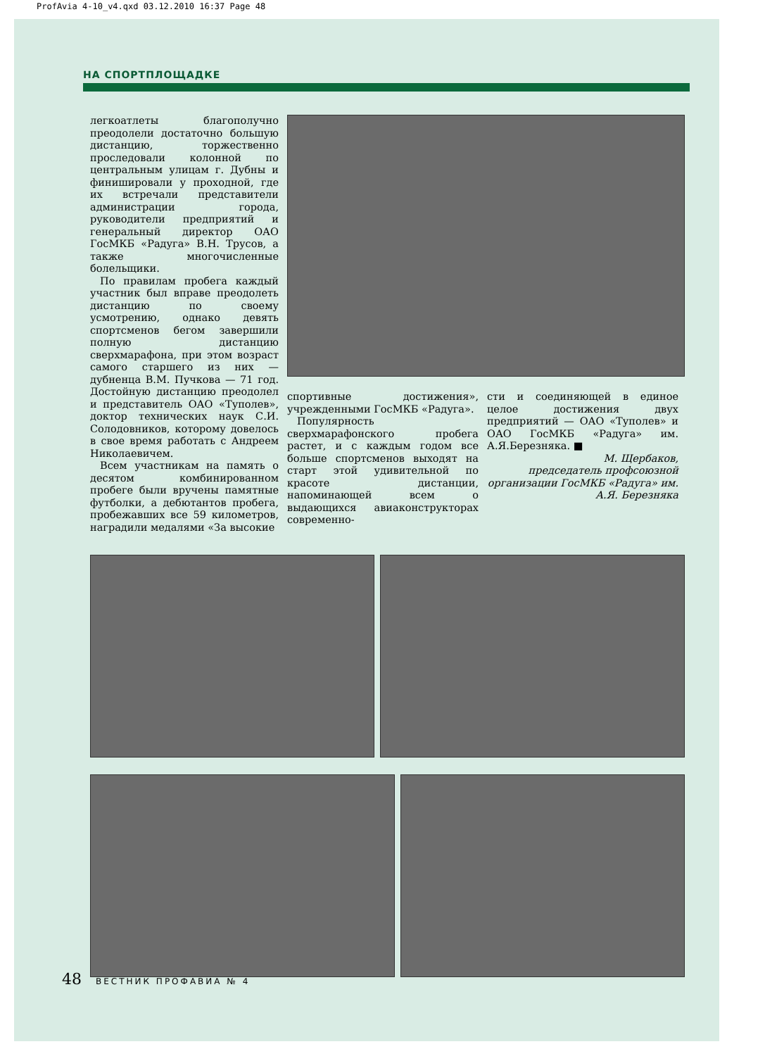ProfAvia 4-10_v4.qxd 03.12.2010 16:37 Page 48
НА СПОРТПЛОЩАДКЕ
легкоатлеты благополучно преодолели достаточно большую дистанцию, торжественно проследовали колонной по центральным улицам г. Дубны и финишировали у проходной, где их встречали представители администрации города, руководители предприятий и генеральный директор ОАО ГосМКБ «Радуга» В.Н. Трусов, а также многочисленные болельщики.
По правилам пробега каждый участник был вправе преодолеть дистанцию по своему усмотрению, однако девять спортсменов бегом завершили полную дистанцию сверхмарафона, при этом возраст самого старшего из них — дубненца В.М. Пучкова — 71 год. Достойную дистанцию преодолел и представитель ОАО «Туполев», доктор технических наук С.И. Солодовников, которому довелось в свое время работать с Андреем Николаевичем.
Всем участникам на память о десятом комбинированном пробеге были вручены памятные футболки, а дебютантов пробега, пробежавших все 59 километров, наградили медалями «За высокие
спортивные достижения», учрежденными ГосМКБ «Радуга».
Популярность сверхмарафонского пробега растет, и с каждым годом все больше спортсменов выходят на старт этой удивительной по красоте дистанции, напоминающей всем о выдающихся авиаконструкторах современно-
сти и соединяющей в единое целое достижения двух предприятий — ОАО «Туполев» и ОАО ГосМКБ «Радуга» им. А.Я.Березняка. ■
М. Щербаков,
председатель профсоюзной организации ГосМКБ «Радуга» им. А.Я. Березняка
48 ВЕСТНИК ПРОФАВИА № 4